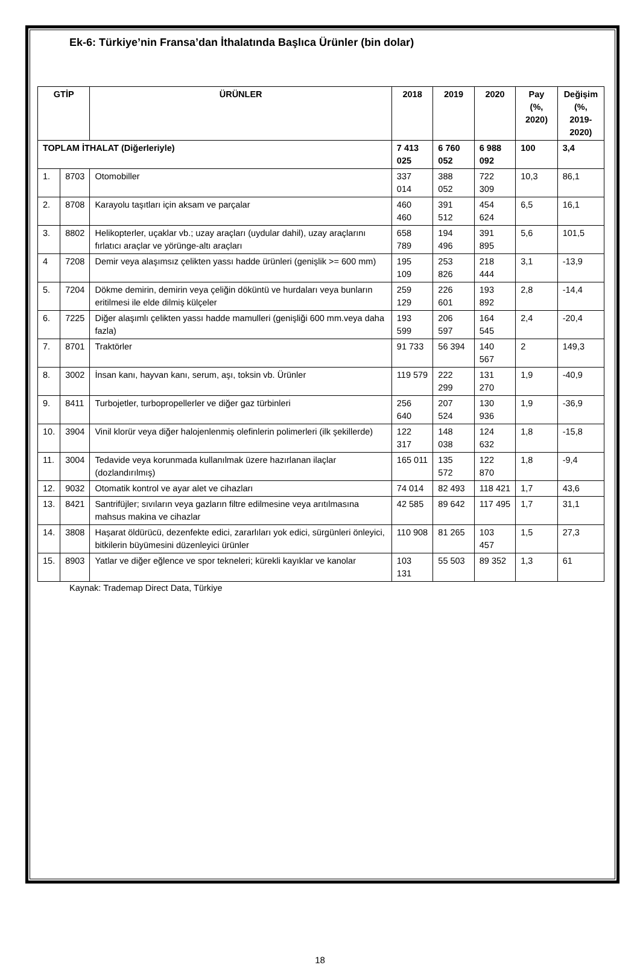Ek-6: Türkiye’nin Fransa’dan İthalatında Başlıca Ürünler (bin dolar)
| GTİP | | ÜRÜNLER | 2018 | 2019 | 2020 | Pay (%, 2020) | Değişim (%, 2019- 2020) |
| --- | --- | --- | --- | --- | --- | --- | --- |
| TOPLAM İTHALAT (Diğerleriyle) | | | 7 413 025 | 6 760 052 | 6 988 092 | 100 | 3,4 |
| 1. | 8703 | Otomobiller | 337 014 | 388 052 | 722 309 | 10,3 | 86,1 |
| 2. | 8708 | Karayolu taşıtları için aksam ve parçalar | 460 460 | 391 512 | 454 624 | 6,5 | 16,1 |
| 3. | 8802 | Helikopterler, uçaklar vb.; uzay araçları (uydular dahil), uzay araçlarını fırlatıcı araçlar ve yörünge-altı araçları | 658 789 | 194 496 | 391 895 | 5,6 | 101,5 |
| 4 | 7208 | Demir veya alaşımsız çelikten yassı hadde ürünleri (genişlik >= 600 mm) | 195 109 | 253 826 | 218 444 | 3,1 | -13,9 |
| 5. | 7204 | Dökme demirin, demirin veya çeliğin döküntü ve hurdaları veya bunların eritilmesi ile elde dilmiş külçeler | 259 129 | 226 601 | 193 892 | 2,8 | -14,4 |
| 6. | 7225 | Diğer alaşımlı çelikten yassı hadde mamulleri (genişliği 600 mm.veya daha fazla) | 193 599 | 206 597 | 164 545 | 2,4 | -20,4 |
| 7. | 8701 | Traktörler | 91 733 | 56 394 | 140 567 | 2 | 149,3 |
| 8. | 3002 | İnsan kanı, hayvan kanı, serum, aşı, toksin vb. Ürünler | 119 579 | 222 299 | 131 270 | 1,9 | -40,9 |
| 9. | 8411 | Turbojetler, turbopropellerler ve diğer gaz türbinleri | 256 640 | 207 524 | 130 936 | 1,9 | -36,9 |
| 10. | 3904 | Vinil klorür veya diğer halojenlenmiş olefinlerin polimerleri (ilk şekillerde) | 122 317 | 148 038 | 124 632 | 1,8 | -15,8 |
| 11. | 3004 | Tedavide veya korunmada kullanılmak üzere hazırlanan ilaçlar (dozlandırılmış) | 165 011 | 135 572 | 122 870 | 1,8 | -9,4 |
| 12. | 9032 | Otomatik kontrol ve ayar alet ve cihazları | 74 014 | 82 493 | 118 421 | 1,7 | 43,6 |
| 13. | 8421 | Santrifüjler; sıvıların veya gazların filtre edilmesine veya arıtılmasına mahsus makina ve cihazlar | 42 585 | 89 642 | 117 495 | 1,7 | 31,1 |
| 14. | 3808 | Haşarat öldürücü, dezenfekte edici, zararlıları yok edici, sürgünleri önleyici, bitkilerin büyümesini düzenleyici ürünler | 110 908 | 81 265 | 103 457 | 1,5 | 27,3 |
| 15. | 8903 | Yatlar ve diğer eğlence ve spor tekneleri; kürekli kayıklar ve kanolar | 103 131 | 55 503 | 89 352 | 1,3 | 61 |
Kaynak: Trademap Direct Data, Türkiye
18